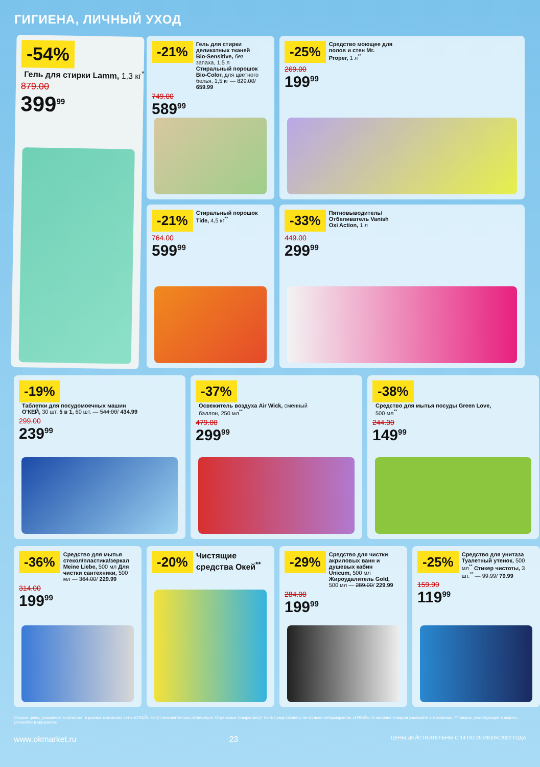ГИГИЕНА, ЛИЧНЫЙ УХОД
-21% Гель для стирки деликатных тканей Bio-Sensitive, без запаха, 1,5 л Стиральный порошок Bio-Color, для цветного белья, 1,5 кг — 829.00/ 659.99
749.00
589<sup>99</sup>
-25% Средство моющее для полов и стен Mr. Proper, 1 л<sup>**</sup>
269.00
199<sup>99</sup>
-54% Гель для стирки Lamm, 1,3 кг<sup>**</sup>
879.00
399<sup>99</sup>
-21% Стиральный порошок Tide, 4,5 кг<sup>**</sup>
764.00
599<sup>99</sup>
-33% Пятновыводитель/ Отбеливатель Vanish Oxi Action, 1 л
449.00
299<sup>99</sup>
-19% Таблетки для посудомоечных машин О'КЕЙ, 30 шт. 5 в 1, 60 шт. — 544.00/ 434.99
299.00
239<sup>99</sup>
-37% Освежитель воздуха Air Wick, сменный баллон, 250 мл<sup>**</sup>
479.00
299<sup>99</sup>
-38% Средство для мытья посуды Green Love, 500 мл<sup>**</sup>
244.00
149<sup>99</sup>
-36% Средство для мытья стекол/пластика/зеркал Meine Liebe, 500 мл Для чистки сантехники, 500 мл — 364.00/ 229.99
314.00
199<sup>99</sup>
-20% Чистящие средства Окей<sup>**</sup>
-29% Средство для чистки акриловых ванн и душевых кабин Unicum, 500 мл Жироудалитель Gold, 500 мл — 289.00/ 229.99
284.00
199<sup>99</sup>
-25% Средство для унитаза Туалетный утенок, 500 мл<sup>**</sup> Стикер чистоты, 3 шт.<sup>**</sup> — 99.99/ 79.99
159.99
119<sup>99</sup>
Старые цены, указанные в каталоге, в разных магазинах сети «О'КЕЙ» могут незначительно отличаться. Отдельные товары могут быть представлены не во всех гипермаркетах «О'КЕЙ». О наличии товаров узнавайте в магазинах. **Товары, участвующие в акциях, уточняйте в магазинах.
www.okmarket.ru 23 ЦЕНЫ ДЕЙСТВИТЕЛЬНЫ С 14 ПО 20 ИЮЛЯ 2022 ГОДА